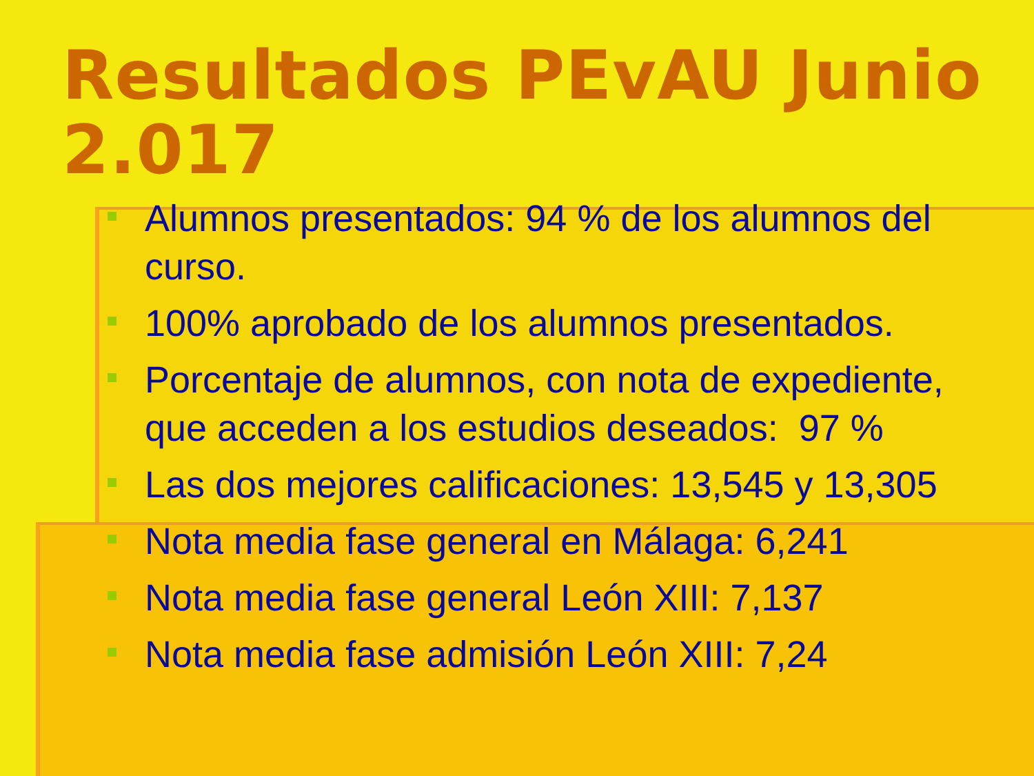Resultados PEvAU Junio 2.017
Alumnos presentados: 94 % de los alumnos del curso.
100% aprobado de los alumnos presentados.
Porcentaje de alumnos, con nota de expediente, que acceden a los estudios deseados: 97 %
Las dos mejores calificaciones: 13,545 y 13,305
Nota media fase general en Málaga: 6,241
Nota media fase general León XIII: 7,137
Nota media fase admisión León XIII: 7,24